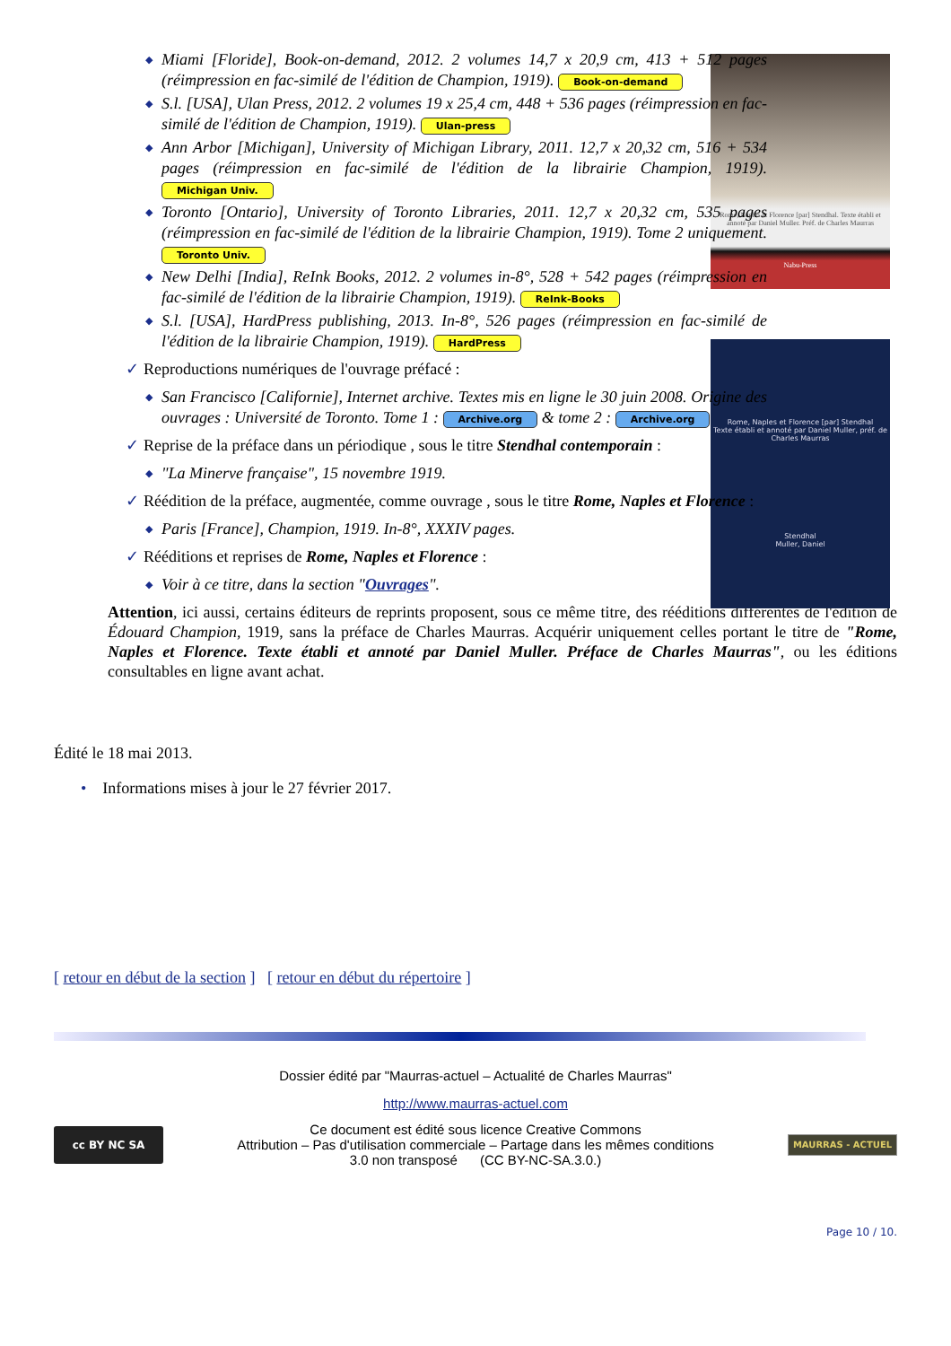Rome, Naples et Florence [par] Stendhal. Texte établi et annoté par Daniel Muller. Préf. de Charles Maurras
Nabu-Press
Rome, Naples et Florence [par] Stendhal
Texte établi et annoté par Daniel Muller, préf. de Charles Maurras
Stendhal
Muller, Daniel
◆ Miami [Floride], Book-on-demand, 2012. 2 volumes 14,7 x 20,9 cm, 413 + 512 pages (réimpression en fac-similé de l'édition de Champion, 1919). Book-on-demand
◆ S.l. [USA], Ulan Press, 2012. 2 volumes 19 x 25,4 cm, 448 + 536 pages (réimpression en fac-similé de l'édition de Champion, 1919). Ulan-press
◆ Ann Arbor [Michigan], University of Michigan Library, 2011. 12,7 x 20,32 cm, 516 + 534 pages (réimpression en fac-similé de l'édition de la librairie Champion, 1919). Michigan Univ.
◆ Toronto [Ontario], University of Toronto Libraries, 2011. 12,7 x 20,32 cm, 535 pages (réimpression en fac-similé de l'édition de la librairie Champion, 1919). Tome 2 uniquement. Toronto Univ.
◆ New Delhi [India], ReInk Books, 2012. 2 volumes in-8°, 528 + 542 pages (réimpression en fac-similé de l'édition de la librairie Champion, 1919). ReInk-Books
◆ S.l. [USA], HardPress publishing, 2013. In-8°, 526 pages (réimpression en fac-similé de l'édition de la librairie Champion, 1919). HardPress
✓ Reproductions numériques de l'ouvrage préfacé :
◆ San Francisco [Californie], Internet archive. Textes mis en ligne le 30 juin 2008. Origine des ouvrages : Université de Toronto. Tome 1 : Archive.org & tome 2 : Archive.org
✓ Reprise de la préface dans un périodique , sous le titre Stendhal contemporain :
◆ "La Minerve française", 15 novembre 1919.
✓ Réédition de la préface, augmentée, comme ouvrage , sous le titre Rome, Naples et Florence :
◆ Paris [France], Champion, 1919. In-8°, XXXIV pages.
✓ Rééditions et reprises de Rome, Naples et Florence :
◆ Voir à ce titre, dans la section "Ouvrages".
Attention, ici aussi, certains éditeurs de reprints proposent, sous ce même titre, des rééditions différentes de l'édition de Édouard Champion, 1919, sans la préface de Charles Maurras. Acquérir uniquement celles portant le titre de "Rome, Naples et Florence. Texte établi et annoté par Daniel Muller. Préface de Charles Maurras", ou les éditions consultables en ligne avant achat.
Édité le 18 mai 2013.
• Informations mises à jour le 27 février 2017.
[ retour en début de la section ] [ retour en début du répertoire ]
Dossier édité par "Maurras-actuel – Actualité de Charles Maurras"
http://www.maurras-actuel.com
cc BY NC SA
Ce document est édité sous licence Creative Commons
Attribution – Pas d'utilisation commerciale – Partage dans les mêmes conditions
3.0 non transposé (CC BY-NC-SA.3.0.)
MAURRAS - ACTUEL
Page 10 / 10.